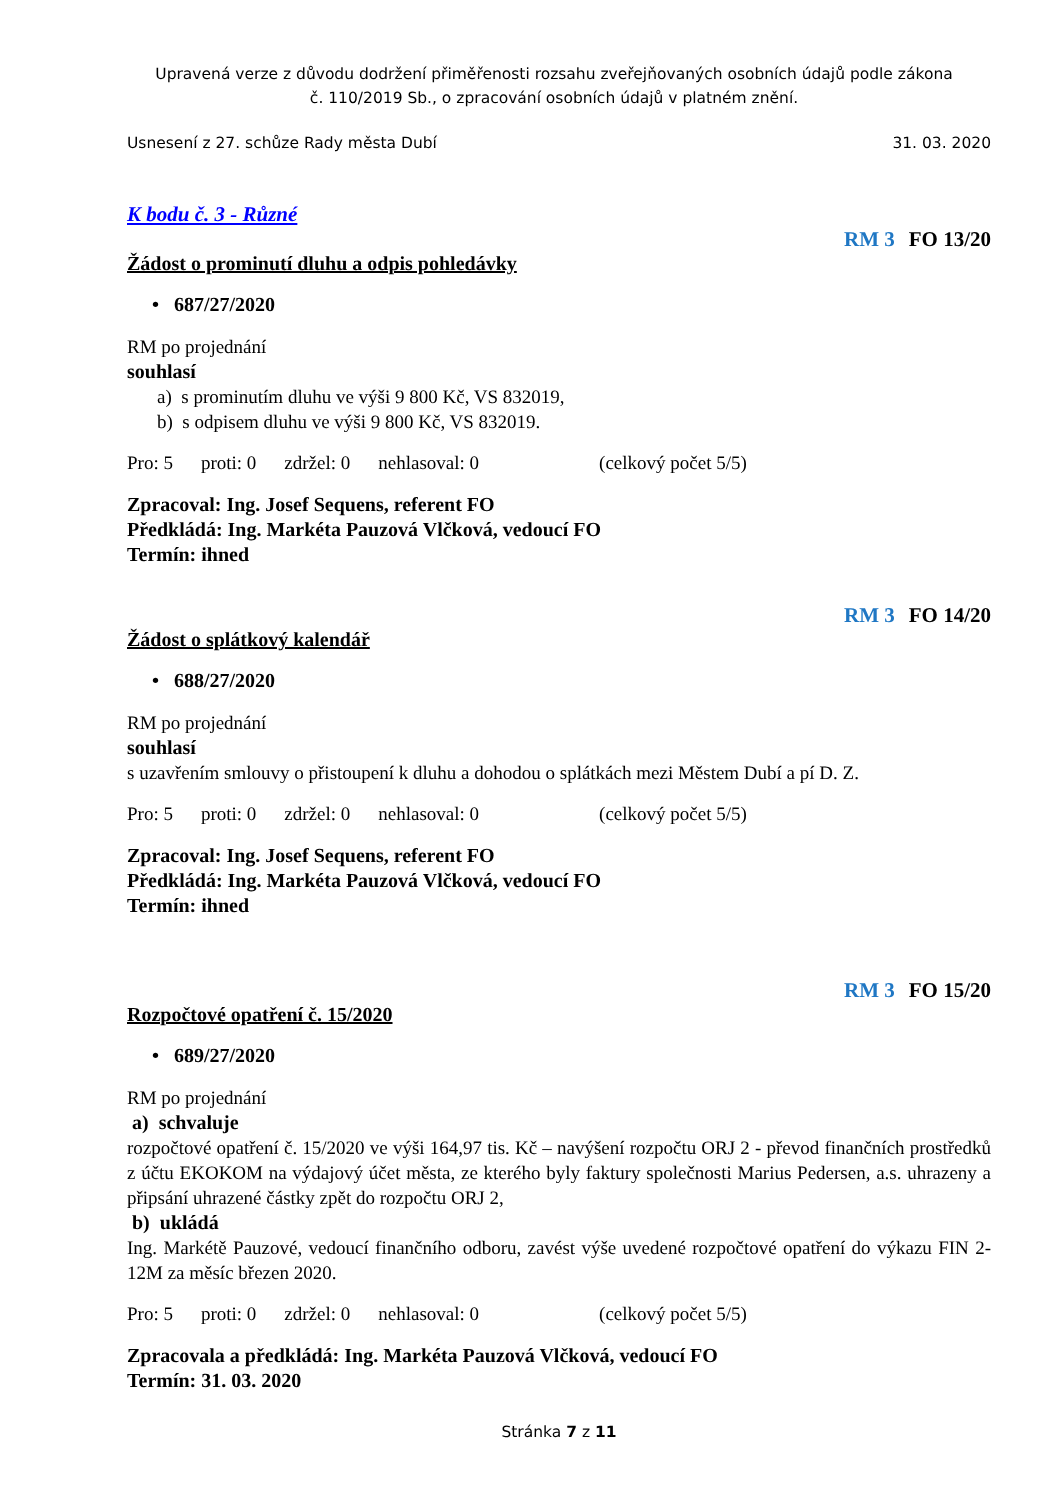Upravená verze z důvodu dodržení přiměřenosti rozsahu zveřejňovaných osobních údajů podle zákona
č. 110/2019 Sb., o zpracování osobních údajů v platném znění.
Usnesení z 27. schůze Rady města Dubí 31. 03. 2020
K bodu č. 3 - Různé
RM 3 FO 13/20
Žádost o prominutí dluhu a odpis pohledávky
• 687/27/2020
RM po projednání
souhlasí
a) s prominutím dluhu ve výši 9 800 Kč, VS 832019,
b) s odpisem dluhu ve výši 9 800 Kč, VS 832019.
Pro: 5 proti: 0 zdržel: 0 nehlasoval: 0 (celkový počet 5/5)
Zpracoval: Ing. Josef Sequens, referent FO
Předkládá: Ing. Markéta Pauzová Vlčková, vedoucí FO
Termín: ihned
RM 3 FO 14/20
Žádost o splátkový kalendář
• 688/27/2020
RM po projednání
souhlasí
s uzavřením smlouvy o přistoupení k dluhu a dohodou o splátkách mezi Městem Dubí a pí D. Z.
Pro: 5 proti: 0 zdržel: 0 nehlasoval: 0 (celkový počet 5/5)
Zpracoval: Ing. Josef Sequens, referent FO
Předkládá: Ing. Markéta Pauzová Vlčková, vedoucí FO
Termín: ihned
RM 3 FO 15/20
Rozpočtové opatření č. 15/2020
• 689/27/2020
RM po projednání
a) schvaluje
rozpočtové opatření č. 15/2020 ve výši 164,97 tis. Kč – navýšení rozpočtu ORJ 2 - převod finančních prostředků z účtu EKOKOM na výdajový účet města, ze kterého byly faktury společnosti Marius Pedersen, a.s. uhrazeny a připsání uhrazené částky zpět do rozpočtu ORJ 2,
b) ukládá
Ing. Markétě Pauzové, vedoucí finančního odboru, zavést výše uvedené rozpočtové opatření do výkazu FIN 2-12M za měsíc březen 2020.
Pro: 5 proti: 0 zdržel: 0 nehlasoval: 0 (celkový počet 5/5)
Zpracovala a předkládá: Ing. Markéta Pauzová Vlčková, vedoucí FO
Termín: 31. 03. 2020
Stránka 7 z 11